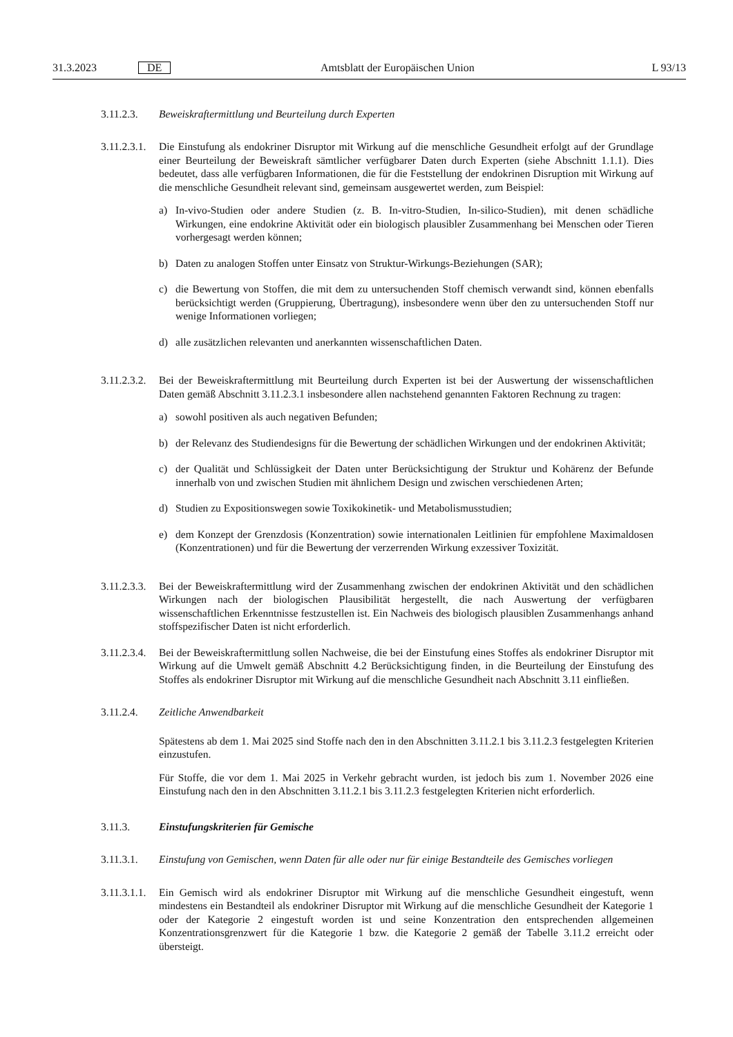31.3.2023 DE Amtsblatt der Europäischen Union L 93/13
3.11.2.3. Beweiskraftermittlung und Beurteilung durch Experten
3.11.2.3.1.
Die Einstufung als endokriner Disruptor mit Wirkung auf die menschliche Gesundheit erfolgt auf der Grundlage einer Beurteilung der Beweiskraft sämtlicher verfügbarer Daten durch Experten (siehe Abschnitt 1.1.1). Dies bedeutet, dass alle verfügbaren Informationen, die für die Feststellung der endokrinen Disruption mit Wirkung auf die menschliche Gesundheit relevant sind, gemeinsam ausgewertet werden, zum Beispiel:
a) In-vivo-Studien oder andere Studien (z. B. In-vitro-Studien, In-silico-Studien), mit denen schädliche Wirkungen, eine endokrine Aktivität oder ein biologisch plausibler Zusammenhang bei Menschen oder Tieren vorhergesagt werden können;
b) Daten zu analogen Stoffen unter Einsatz von Struktur-Wirkungs-Beziehungen (SAR);
c) die Bewertung von Stoffen, die mit dem zu untersuchenden Stoff chemisch verwandt sind, können ebenfalls berücksichtigt werden (Gruppierung, Übertragung), insbesondere wenn über den zu untersuchenden Stoff nur wenige Informationen vorliegen;
d) alle zusätzlichen relevanten und anerkannten wissenschaftlichen Daten.
3.11.2.3.2.
Bei der Beweiskraftermittlung mit Beurteilung durch Experten ist bei der Auswertung der wissenschaftlichen Daten gemäß Abschnitt 3.11.2.3.1 insbesondere allen nachstehend genannten Faktoren Rechnung zu tragen:
a) sowohl positiven als auch negativen Befunden;
b) der Relevanz des Studiendesigns für die Bewertung der schädlichen Wirkungen und der endokrinen Aktivität;
c) der Qualität und Schlüssigkeit der Daten unter Berücksichtigung der Struktur und Kohärenz der Befunde innerhalb von und zwischen Studien mit ähnlichem Design und zwischen verschiedenen Arten;
d) Studien zu Expositionswegen sowie Toxikokinetik- und Metabolismusstudien;
e) dem Konzept der Grenzdosis (Konzentration) sowie internationalen Leitlinien für empfohlene Maximaldosen (Konzentrationen) und für die Bewertung der verzerrenden Wirkung exzessiver Toxizität.
3.11.2.3.3.
Bei der Beweiskraftermittlung wird der Zusammenhang zwischen der endokrinen Aktivität und den schädlichen Wirkungen nach der biologischen Plausibilität hergestellt, die nach Auswertung der verfügbaren wissenschaftlichen Erkenntnisse festzustellen ist. Ein Nachweis des biologisch plausiblen Zusammenhangs anhand stoffspezifischer Daten ist nicht erforderlich.
3.11.2.3.4.
Bei der Beweiskraftermittlung sollen Nachweise, die bei der Einstufung eines Stoffes als endokriner Disruptor mit Wirkung auf die Umwelt gemäß Abschnitt 4.2 Berücksichtigung finden, in die Beurteilung der Einstufung des Stoffes als endokriner Disruptor mit Wirkung auf die menschliche Gesundheit nach Abschnitt 3.11 einfließen.
3.11.2.4. Zeitliche Anwendbarkeit
Spätestens ab dem 1. Mai 2025 sind Stoffe nach den in den Abschnitten 3.11.2.1 bis 3.11.2.3 festgelegten Kriterien einzustufen.
Für Stoffe, die vor dem 1. Mai 2025 in Verkehr gebracht wurden, ist jedoch bis zum 1. November 2026 eine Einstufung nach den in den Abschnitten 3.11.2.1 bis 3.11.2.3 festgelegten Kriterien nicht erforderlich.
3.11.3. Einstufungskriterien für Gemische
3.11.3.1. Einstufung von Gemischen, wenn Daten für alle oder nur für einige Bestandteile des Gemisches vorliegen
3.11.3.1.1.
Ein Gemisch wird als endokriner Disruptor mit Wirkung auf die menschliche Gesundheit eingestuft, wenn mindestens ein Bestandteil als endokriner Disruptor mit Wirkung auf die menschliche Gesundheit der Kategorie 1 oder der Kategorie 2 eingestuft worden ist und seine Konzentration den entsprechenden allgemeinen Konzentrationsgrenzwert für die Kategorie 1 bzw. die Kategorie 2 gemäß der Tabelle 3.11.2 erreicht oder übersteigt.